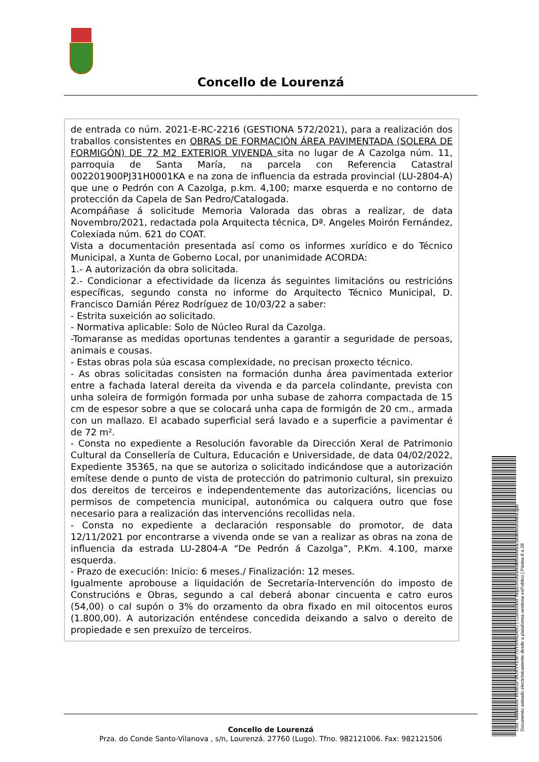Concello de Lourenzá
de entrada co núm. 2021-E-RC-2216 (GESTIONA 572/2021), para a realización dos traballos consistentes en OBRAS DE FORMACIÓN ÁREA PAVIMENTADA (SOLERA DE FORMIGÓN) DE 72 M2 EXTERIOR VIVENDA sita no lugar de A Cazolga núm. 11, parroquia de Santa María, na parcela con Referencia Catastral 002201900PJ31H0001KA e na zona de influencia da estrada provincial (LU-2804-A) que une o Pedrón con A Cazolga, p.km. 4,100; marxe esquerda e no contorno de protección da Capela de San Pedro/Catalogada.
Acompáñase á solicitude Memoria Valorada das obras a realizar, de data Novembro/2021, redactada pola Arquitecta técnica, Dª. Angeles Moirón Fernández, Colexiada núm. 621 do COAT.
Vista a documentación presentada así como os informes xurídico e do Técnico Municipal, a Xunta de Goberno Local, por unanimidade ACORDA:
1.- A autorización da obra solicitada.
2.- Condicionar a efectividade da licenza ás seguintes limitacións ou restricións específicas, segundo consta no informe do Arquitecto Técnico Municipal, D. Francisco Damián Pérez Rodríguez de 10/03/22 a saber:
- Estrita suxeición ao solicitado.
- Normativa aplicable: Solo de Núcleo Rural da Cazolga.
-Tomaranse as medidas oportunas tendentes a garantir a seguridade de persoas, animais e cousas.
- Estas obras pola súa escasa complexidade, no precisan proxecto técnico.
- As obras solicitadas consisten na formación dunha área pavimentada exterior entre a fachada lateral dereita da vivenda e da parcela colindante, prevista con unha soleira de formigón formada por unha subase de zahorra compactada de 15 cm de espesor sobre a que se colocará unha capa de formigón de 20 cm., armada con un mallazo. El acabado superficial será lavado e a superficie a pavimentar é de 72 m².
- Consta no expediente a Resolución favorable da Dirección Xeral de Patrimonio Cultural da Consellería de Cultura, Educación e Universidade, de data 04/02/2022, Expediente 35365, na que se autoriza o solicitado indicándose que a autorización emítese dende o punto de vista de protección do patrimonio cultural, sin prexuizo dos dereitos de terceiros e independentemente das autorizacións, licencias ou permisos de competencia municipal, autonómica ou calquera outro que fose necesario para a realización das intervencións recollidas nela.
- Consta no expediente a declaración responsable do promotor, de data 12/11/2021 por encontrarse a vivenda onde se van a realizar as obras na zona de influencia da estrada LU-2804-A “De Pedrón á Cazolga”, P.Km. 4.100, marxe esquerda.
- Prazo de execución: Inicio: 6 meses./ Finalización: 12 meses.
Igualmente aprobouse a liquidación de Secretaría-Intervención do imposto de Construcións e Obras, segundo a cal deberá abonar cincuenta e catro euros (54,00) o cal supón o 3% do orzamento da obra fixado en mil oitocentos euros (1.800,00). A autorización enténdese concedida deixando a salvo o dereito de propiedade e sen prexuízo de terceiros.
Concello de Lourenzá
Prza. do Conde Santo-Vilanova , s/n, Lourenzá. 27760 (Lugo). Tfno. 982121006. Fax: 982121506
Cod. Validación: 655EGFTAJRTYZSF7DT5HNGKKJ | Corrección: https://concellodelourenza.sedelectronica.gal/
Documento asinado electrónicamente desde a plataforma xestiona esPublico | Páxina 8 a 28